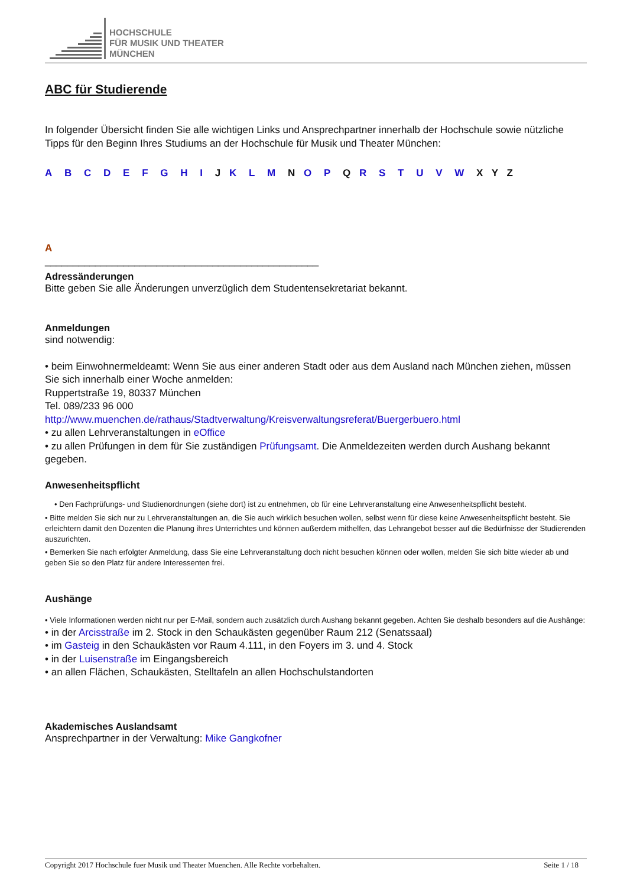HOCHSCHULE
FÜR MUSIK UND THEATER
MÜNCHEN
ABC für Studierende
In folgender Übersicht finden Sie alle wichtigen Links und Ansprechpartner innerhalb der Hochschule sowie nützliche Tipps für den Beginn Ihres Studiums an der Hochschule für Musik und Theater München:
A B C D E F G H I J K L M N O P Q R S T U V W X Y Z
A
_________________________________________________
Adressänderungen
Bitte geben Sie alle Änderungen unverzüglich dem Studentensekretariat bekannt.
Anmeldungen
sind notwendig:
• beim Einwohnermeldeamt: Wenn Sie aus einer anderen Stadt oder aus dem Ausland nach München ziehen, müssen Sie sich innerhalb einer Woche anmelden:
Ruppertstraße 19, 80337 München
Tel. 089/233 96 000
http://www.muenchen.de/rathaus/Stadtverwaltung/Kreisverwaltungsreferat/Buergerbuero.html
• zu allen Lehrveranstaltungen in eOffice
• zu allen Prüfungen in dem für Sie zuständigen Prüfungsamt. Die Anmeldezeiten werden durch Aushang bekannt gegeben.
Anwesenheitspflicht
• Den Fachprüfungs- und Studienordnungen (siehe dort) ist zu entnehmen, ob für eine Lehrveranstaltung eine Anwesenheitspflicht besteht.
• Bitte melden Sie sich nur zu Lehrveranstaltungen an, die Sie auch wirklich besuchen wollen, selbst wenn für diese keine Anwesenheitspflicht besteht. Sie erleichtern damit den Dozenten die Planung ihres Unterrichtes und können außerdem mithelfen, das Lehrangebot besser auf die Bedürfnisse der Studierenden auszurichten.
• Bemerken Sie nach erfolgter Anmeldung, dass Sie eine Lehrveranstaltung doch nicht besuchen können oder wollen, melden Sie sich bitte wieder ab und geben Sie so den Platz für andere Interessenten frei.
Aushänge
• Viele Informationen werden nicht nur per E-Mail, sondern auch zusätzlich durch Aushang bekannt gegeben. Achten Sie deshalb besonders auf die Aushänge:
• in der Arcisstraße im 2. Stock in den Schaukästen gegenüber Raum 212 (Senatssaal)
• im Gasteig in den Schaukästen vor Raum 4.111, in den Foyers im 3. und 4. Stock
• in der Luisenstraße im Eingangsbereich
• an allen Flächen, Schaukästen, Stelltafeln an allen Hochschulstandorten
Akademisches Auslandsamt
Ansprechpartner in der Verwaltung: Mike Gangkofner
Copyright 2017 Hochschule fuer Musik und Theater Muenchen. Alle Rechte vorbehalten. Seite 1 / 18